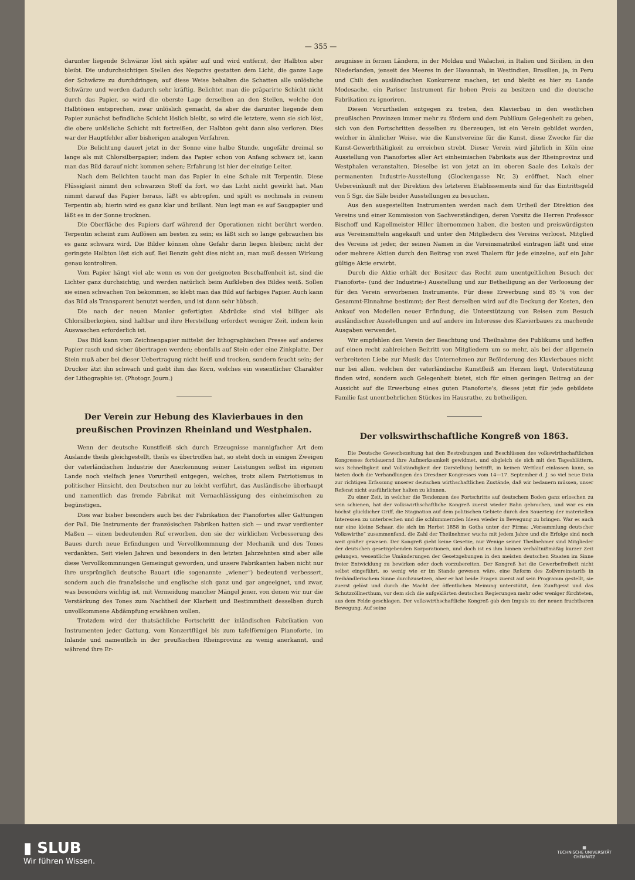— 355 —
darunter liegende Schwärze löst sich später auf und wird entfernt, der Halbton aber bleibt. Die undurchsichtigen Stellen des Negativs gestatten dem Licht, die ganze Lage der Schwärze zu durchdringen; auf diese Weise behalten die Schatten alle unlösliche Schwärze und werden dadurch sehr kräftig. Belichtet man die präparirte Schicht nicht durch das Papier, so wird die oberste Lage derselben an den Stellen, welche den Halbtönen entsprechen, zwar unlöslich gemacht, da aber die darunter liegende dem Papier zunächst befindliche Schicht löslich bleibt, so wird die letztere, wenn sie sich löst, die obere unlösliche Schicht mit fortreißen, der Halbton geht dann also verloren. Dies war der Hauptfehler aller bisherigen analogen Verfahren.
Die Belichtung dauert jetzt in der Sonne eine halbe Stunde, ungefähr dreimal so lange als mit Chlorsilberpapier; indem das Papier schon von Anfang schwarz ist, kann man das Bild darauf nicht kommen sehen; Erfahrung ist hier der einzige Leiter.
Nach dem Belichten taucht man das Papier in eine Schale mit Terpentin. Diese Flüssigkeit nimmt den schwarzen Stoff da fort, wo das Licht nicht gewirkt hat. Man nimmt darauf das Papier heraus, läßt es abtropfen, und spült es nochmals in reinem Terpentin ab; hierin wird es ganz klar und brillant. Nun legt man es auf Saugpapier und läßt es in der Sonne trocknen.
Die Oberfläche des Papiers darf während der Operationen nicht berührt werden. Terpentin scheint zum Auflösen am besten zu sein; es läßt sich so lange gebrauchen bis es ganz schwarz wird. Die Bilder können ohne Gefahr darin liegen bleiben; nicht der geringste Halbton löst sich auf. Bei Benzin geht dies nicht an, man muß dessen Wirkung genau kontroliren.
Vom Papier hängt viel ab; wenn es von der geeigneten Beschaffenheit ist, sind die Lichter ganz durchsichtig, und werden natürlich beim Aufkleben des Bildes weiß. Sollen sie einen schwachen Ton bekommen, so klebt man das Bild auf farbiges Papier. Auch kann das Bild als Transparent benutzt werden, und ist dann sehr hübsch.
Die nach der neuen Manier gefertigten Abdrücke sind viel billiger als Chlorsilberkopien, sind haltbar und ihre Herstellung erfordert weniger Zeit, indem kein Auswaschen erforderlich ist.
Das Bild kann vom Zeichnenpapier mittelst der lithographischen Presse auf anderes Papier rasch und sicher übertragen werden; ebenfalls auf Stein oder eine Zinkplatte. Der Stein muß aber bei dieser Uebertragung nicht heiß und trocken, sondern feucht sein; der Drucker ätzt ihn schwach und giebt ihm das Korn, welches ein wesentlicher Charakter der Lithographie ist. (Photogr. Journ.)
Der Verein zur Hebung des Klavierbaues in den preußischen Provinzen Rheinland und Westphalen.
Wenn der deutsche Kunstfleiß sich durch Erzeugnisse mannigfacher Art dem Auslande theils gleichgestellt, theils es übertroffen hat, so steht doch in einigen Zweigen der vaterländischen Industrie der Anerkennung seiner Leistungen selbst im eigenen Lande noch vielfach jenes Vorurtheil entgegen, welches, trotz allem Patriotismus in politischer Hinsicht, den Deutschen nur zu leicht verführt, das Ausländische überhaupt und namentlich das fremde Fabrikat mit Vernachlässigung des einheimischen zu begünstigen.
Dies war bisher besonders auch bei der Fabrikation der Pianofortes aller Gattungen der Fall. Die Instrumente der französischen Fabriken hatten sich — und zwar verdienter Maßen — einen bedeutenden Ruf erworben, den sie der wirklichen Verbesserung des Baues durch neue Erfindungen und Vervollkommnung der Mechanik und des Tones verdankten. Seit vielen Jahren und besonders in den letzten Jahrzehnten sind aber alle diese Vervollkommnungen Gemeingut geworden, und unsere Fabrikanten haben nicht nur ihre ursprünglich deutsche Bauart (die sogenannte „wiener“) bedeutend verbessert, sondern auch die französische und englische sich ganz und gar angeeignet, und zwar, was besonders wichtig ist, mit Vermeidung mancher Mängel jener, von denen wir nur die Verstärkung des Tones zum Nachtheil der Klarheit und Bestimmtheit desselben durch unvollkommene Abdämpfung erwähnen wollen.
Trotzdem wird der thatsächliche Fortschritt der inländischen Fabrikation von Instrumenten jeder Gattung, vom Konzertflügel bis zum tafelförmigen Pianoforte, im Inlande und namentlich in der preußischen Rheinprovinz zu wenig anerkannt, und während ihre Er-
zeugnisse in fernen Ländern, in der Moldau und Walachei, in Italien und Sicilien, in den Niederlanden, jenseit des Meeres in der Havannah, in Westindien, Brasilien, ja, in Peru und Chili den ausländischen Konkurrenz machen, ist und bleibt es hier zu Lande Modesache, ein Pariser Instrument für hohen Preis zu besitzen und die deutsche Fabrikation zu ignoriren.
Diesen Vorurtheilen entgegen zu treten, den Klavierbau in den westlichen preußischen Provinzen immer mehr zu fördern und dem Publikum Gelegenheit zu geben, sich von den Fortschritten desselben zu überzeugen, ist ein Verein gebildet worden, welcher in ähnlicher Weise, wie die Kunstvereine für die Kunst, diese Zwecke für die Kunst-Gewerbthätigkeit zu erreichen strebt. Dieser Verein wird jährlich in Köln eine Ausstellung von Pianofortes aller Art einheimischen Fabrikats aus der Rheinprovinz und Westphalen veranstalten. Dieselbe ist von jetzt an im oberen Saale des Lokals der permanenten Industrie-Ausstellung (Glockengasse Nr. 3) eröffnet. Nach einer Uebereinkunft mit der Direktion des letzteren Etablissements sind für das Eintrittsgeld von 5 Sgr. die Säle beider Ausstellungen zu besuchen.
Aus den ausgestellten Instrumenten werden nach dem Urtheil der Direktion des Vereins und einer Kommission von Sachverständigen, deren Vorsitz die Herren Professor Bischoff und Kapellmeister Hiller übernommen haben, die besten und preiswürdigsten aus Vereinsmitteln angekauft und unter den Mitgliedern des Vereins verloost. Mitglied des Vereins ist jeder, der seinen Namen in die Vereinsmatrikel eintragen läßt und eine oder mehrere Aktien durch den Beitrag von zwei Thalern für jede einzelne, auf ein Jahr gültige Aktie erwirbt.
Durch die Aktie erhält der Besitzer das Recht zum unentgeltlichen Besuch der Pianoforte- (und der Industrie-) Ausstellung und zur Betheiligung an der Verloosung der für den Verein erworbenen Instrumente. Für diese Erwerbung sind 85 % von der Gesammt-Einnahme bestimmt; der Rest derselben wird auf die Deckung der Kosten, den Ankauf von Modellen neuer Erfindung, die Unterstützung von Reisen zum Besuch ausländischer Ausstellungen und auf andere im Interesse des Klavierbaues zu machende Ausgaben verwendet.
Wir empfehlen den Verein der Beachtung und Theilnahme des Publikums und hoffen auf einen recht zahlreichen Beitritt von Mitgliedern um so mehr, als bei der allgemein verbreiteten Liebe zur Musik das Unternehmen zur Beförderung des Klavierbaues nicht nur bei allen, welchen der vaterländische Kunstfleiß am Herzen liegt, Unterstützung finden wird, sondern auch Gelegenheit bietet, sich für einen geringen Beitrag an der Aussicht auf die Erwerbung eines guten Pianoforte's, dieses jetzt für jede gebildete Familie fast unentbehrlichen Stückes im Hausrathe, zu betheiligen.
Der volkswirthschaftliche Kongreß von 1863.
Die Deutsche Gewerbezeitung hat den Bestrebungen und Beschlüssen des volkswirthschaftlichen Kongresses fortdauernd ihre Aufmerksamkeit gewidmet, und obgleich sie sich mit den Tagesblättern, was Schnelligkeit und Vollständigkeit der Darstellung betrifft, in keinen Wettlauf einlassen kann, so bieten doch die Verhandlungen des Dresdner Kongresses vom 14—17. September d. J. so viel neue Data zur richtigen Erfassung unserer deutschen wirthschaftlichen Zustände, daß wir bedauern müssen, unser Referat nicht ausführlicher halten zu können.
Zu einer Zeit, in welcher die Tendenzen des Fortschritts auf deutschem Boden ganz erloschen zu sein schienen, hat der volkswirthschaftliche Kongreß zuerst wieder Bahn gebrochen, und war es ein höchst glücklicher Griff, die Stagnation auf dem politischen Gebiete durch den Sauerteig der materiellen Interessen zu unterbrechen und die schlummernden Ideen wieder in Bewegung zu bringen. War es auch nur eine kleine Schaar, die sich im Herbst 1858 in Gotha unter der Firma: „Versammlung deutscher Volkswirthe“ zusammenfand, die Zahl der Theilnehmer wuchs mit jedem Jahre und die Erfolge sind noch weit größer gewesen. Der Kongreß giebt keine Gesetze, nur Wenige seiner Theilnehmer sind Mitglieder der deutschen gesetzgebenden Korporationen, und doch ist es ihm binnen verhältnißmäßig kurzer Zeit gelungen, wesentliche Umänderungen der Gesetzgebungen in den meisten deutschen Staaten im Sinne freier Entwicklung zu bewirken oder doch vorzubereiten. Der Kongreß hat die Gewerbefreiheit nicht selbst eingeführt, so wenig wie er im Stande gewesen wäre, eine Reform des Zollvereinstarifs in freihändlerischem Sinne durchzusetzen, aber er hat beide Fragen zuerst auf sein Programm gestellt, sie zuerst gelöst und durch die Macht der öffentlichen Meinung unterstützt, den Zunftgeist und das Schutzzöllnerthum, vor dem sich die aufgeklärten deutschen Regierungen mehr oder weniger fürchteten, aus dem Felde geschlagen. Der volkswirthschaftliche Kongreß gab den Impuls zu der neuen fruchtbaren Bewegung. Auf seine
▮ SLUB
Wir führen Wissen.
▦
TECHNISCHE UNIVERSITÄT
CHEMNITZ